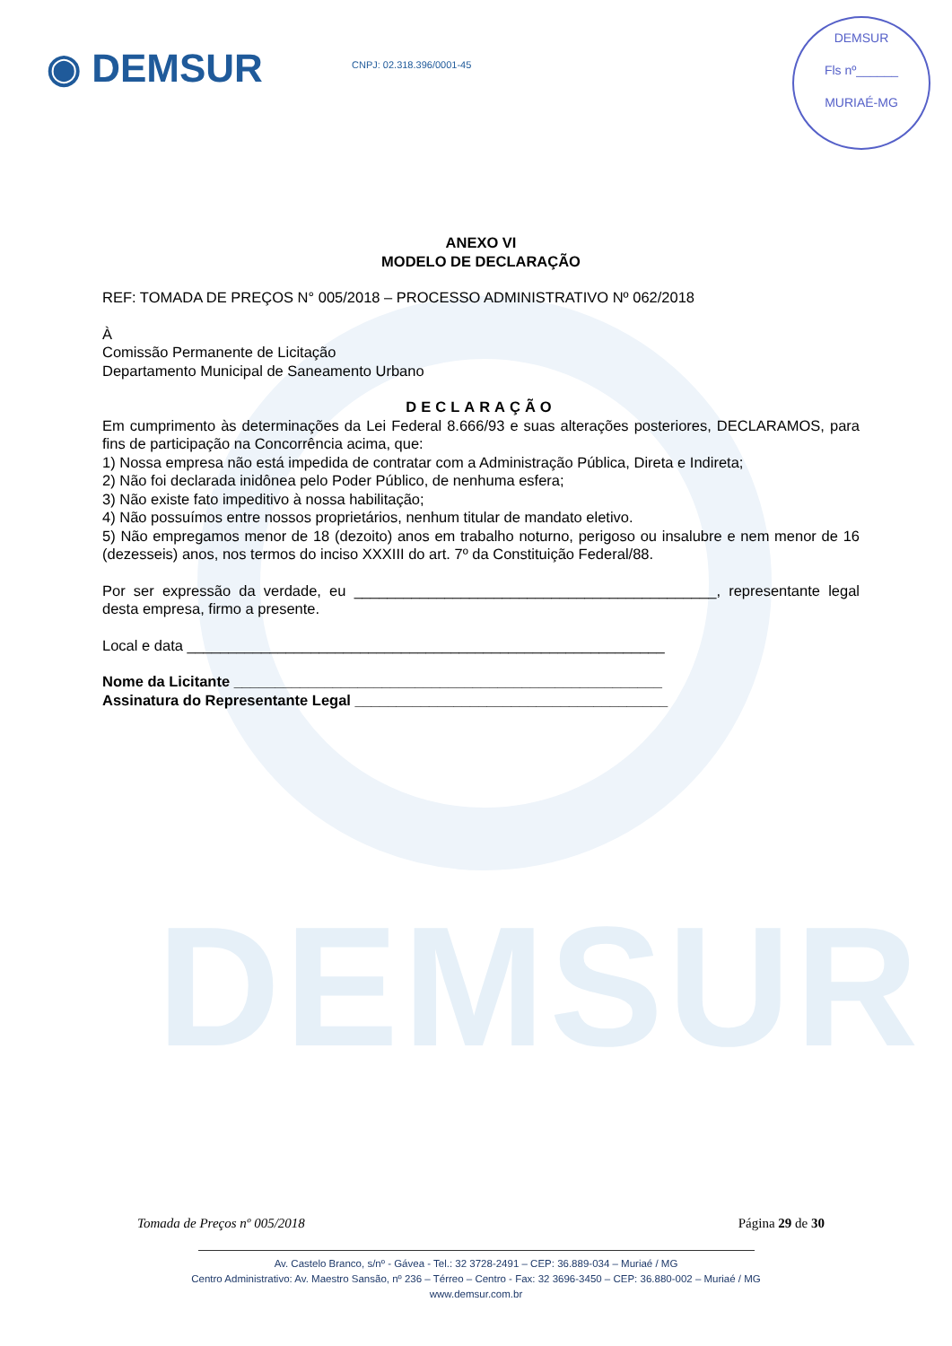DEMSUR
◉ DEMSUR CNPJ: 02.318.396/0001-45
DEMSUR
Fls nº______
MURIAÉ-MG
ANEXO VI
MODELO DE DECLARAÇÃO
REF: TOMADA DE PREÇOS N° 005/2018 – PROCESSO ADMINISTRATIVO Nº 062/2018
À
Comissão Permanente de Licitação
Departamento Municipal de Saneamento Urbano
DECLARAÇÃO
Em cumprimento às determinações da Lei Federal 8.666/93 e suas alterações posteriores, DECLARAMOS, para fins de participação na Concorrência acima, que:
1) Nossa empresa não está impedida de contratar com a Administração Pública, Direta e Indireta;
2) Não foi declarada inidônea pelo Poder Público, de nenhuma esfera;
3) Não existe fato impeditivo à nossa habilitação;
4) Não possuímos entre nossos proprietários, nenhum titular de mandato eletivo.
5) Não empregamos menor de 18 (dezoito) anos em trabalho noturno, perigoso ou insalubre e nem menor de 16 (dezesseis) anos, nos termos do inciso XXXIII do art. 7º da Constituição Federal/88.
Por ser expressão da verdade, eu ____________________________________________, representante legal desta empresa, firmo a presente.
Local e data __________________________________________________________
Nome da Licitante ____________________________________________________
Assinatura do Representante Legal ______________________________________
Tomada de Preços nº 005/2018 Página 29 de 30
Av. Castelo Branco, s/nº - Gávea - Tel.: 32 3728-2491 – CEP: 36.889-034 – Muriaé / MG
Centro Administrativo: Av. Maestro Sansão, nº 236 – Térreo – Centro - Fax: 32 3696-3450 – CEP: 36.880-002 – Muriaé / MG
www.demsur.com.br